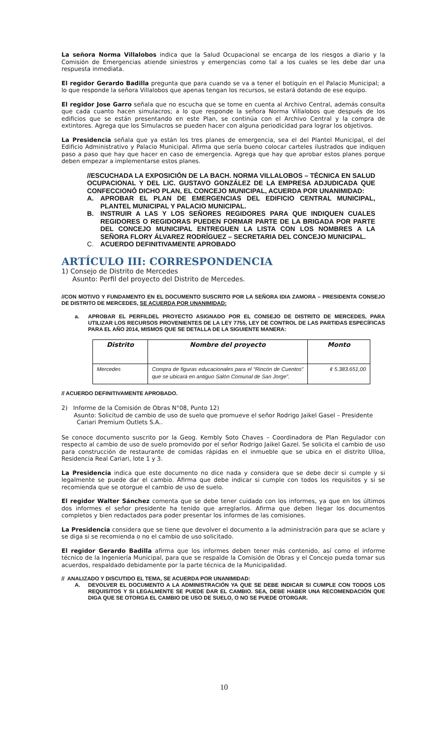La señora Norma Villalobos indica que la Salud Ocupacional se encarga de los riesgos a diario y la Comisión de Emergencias atiende siniestros y emergencias como tal a los cuales se les debe dar una respuesta inmediata.
El regidor Gerardo Badilla pregunta que para cuando se va a tener el botiquín en el Palacio Municipal; a lo que responde la señora Villalobos que apenas tengan los recursos, se estará dotando de ese equipo.
El regidor Jose Garro señala que no escucha que se tome en cuenta al Archivo Central, además consulta que cada cuanto hacen simulacros; a lo que responde la señora Norma Villalobos que después de los edificios que se están presentando en este Plan, se continúa con el Archivo Central y la compra de extintores. Agrega que los Simulacros se pueden hacer con alguna periodicidad para lograr los objetivos.
La Presidencia señala que ya están los tres planes de emergencia, sea el del Plantel Municipal, el del Edificio Administrativo y Palacio Municipal. Afirma que sería bueno colocar carteles ilustrados que indiquen paso a paso que hay que hacer en caso de emergencia. Agrega que hay que aprobar estos planes porque deben empezar a implementarse estos planes.
//ESCUCHADA LA EXPOSICIÓN DE LA BACH. NORMA VILLALOBOS – TÉCNICA EN SALUD OCUPACIONAL Y DEL LIC. GUSTAVO GONZÁLEZ DE LA EMPRESA ADJUDICADA QUE CONFECCIONÓ DICHO PLAN, EL CONCEJO MUNICIPAL, ACUERDA POR UNANIMIDAD:
A. APROBAR EL PLAN DE EMERGENCIAS DEL EDIFICIO CENTRAL MUNICIPAL, PLANTEL MUNICIPAL Y PALACIO MUNICIPAL.
B. INSTRUIR A LAS Y LOS SEÑORES REGIDORES PARA QUE INDIQUEN CUALES REGIDORES O REGIDORAS PUEDEN FORMAR PARTE DE LA BRIGADA POR PARTE DEL CONCEJO MUNICIPAL ENTREGUEN LA LISTA CON LOS NOMBRES A LA SEÑORA FLORY ÁLVAREZ RODRÍGUEZ – SECRETARIA DEL CONCEJO MUNICIPAL.
C. ACUERDO DEFINITIVAMENTE APROBADO
ARTÍCULO III: CORRESPONDENCIA
1) Consejo de Distrito de Mercedes
Asunto: Perfil del proyecto del Distrito de Mercedes.
//CON MOTIVO Y FUNDAMENTO EN EL DOCUMENTO SUSCRITO POR LA SEÑORA IDIA ZAMORA – PRESIDENTA CONSEJO DE DISTRITO DE MERCEDES, SE ACUERDA POR UNANIMIDAD:
a. APROBAR EL PERFILDEL PROYECTO ASIGNADO POR EL CONSEJO DE DISTRITO DE MERCEDES, PARA UTILIZAR LOS RECURSOS PROVENIENTES DE LA LEY 7755, LEY DE CONTROL DE LAS PARTIDAS ESPECÍFICAS PARA EL AÑO 2014, MISMOS QUE SE DETALLA DE LA SIGUIENTE MANERA:
| Distrito | Nombre del proyecto | Monto |
| --- | --- | --- |
| Mercedes | Compra de figuras educacionales para el “Rincón de Cuentos” que se ubicará en antiguo Salón Comunal de San Jorge”. | ¢ 5.383.651,00 |
// ACUERDO DEFINITIVAMENTE APROBADO.
2) Informe de la Comisión de Obras N°08, Punto 12)
Asunto: Solicitud de cambio de uso de suelo que promueve el señor Rodrigo Jaikel Gasel – Presidente
Cariari Premium Outlets S.A..
Se conoce documento suscrito por la Geog. Kembly Soto Chaves – Coordinadora de Plan Regulador con respecto al cambio de uso de suelo promovido por el señor Rodrigo Jaikel Gazel. Se solicita el cambio de uso para construcción de restaurante de comidas rápidas en el inmueble que se ubica en el distrito Ulloa, Residencia Real Cariari, lote 1 y 3.
La Presidencia indica que este documento no dice nada y considera que se debe decir si cumple y si legalmente se puede dar el cambio. Afirma que debe indicar si cumple con todos los requisitos y si se recomienda que se otorgue el cambio de uso de suelo.
El regidor Walter Sánchez comenta que se debe tener cuidado con los informes, ya que en los últimos dos informes el señor presidente ha tenido que arreglarlos. Afirma que deben llegar los documentos completos y bien redactados para poder presentar los informes de las comisiones.
La Presidencia considera que se tiene que devolver el documento a la administración para que se aclare y se diga si se recomienda o no el cambio de uso solicitado.
El regidor Gerardo Badilla afirma que los informes deben tener más contenido, así como el informe técnico de la Ingeniería Municipal, para que se respalde la Comisión de Obras y el Concejo pueda tomar sus acuerdos, respaldado debidamente por la parte técnica de la Municipalidad.
// ANALIZADO Y DISCUTIDO EL TEMA, SE ACUERDA POR UNANIMIDAD:
A. DEVOLVER EL DOCUMENTO A LA ADMINISTRACIÓN YA QUE SE DEBE INDICAR SI CUMPLE CON TODOS LOS REQUISITOS Y SI LEGALMENTE SE PUEDE DAR EL CAMBIO. SEA, DEBE HABER UNA RECOMENDACIÓN QUE DIGA QUE SE OTORGA EL CAMBIO DE USO DE SUELO, O NO SE PUEDE OTORGAR.
10